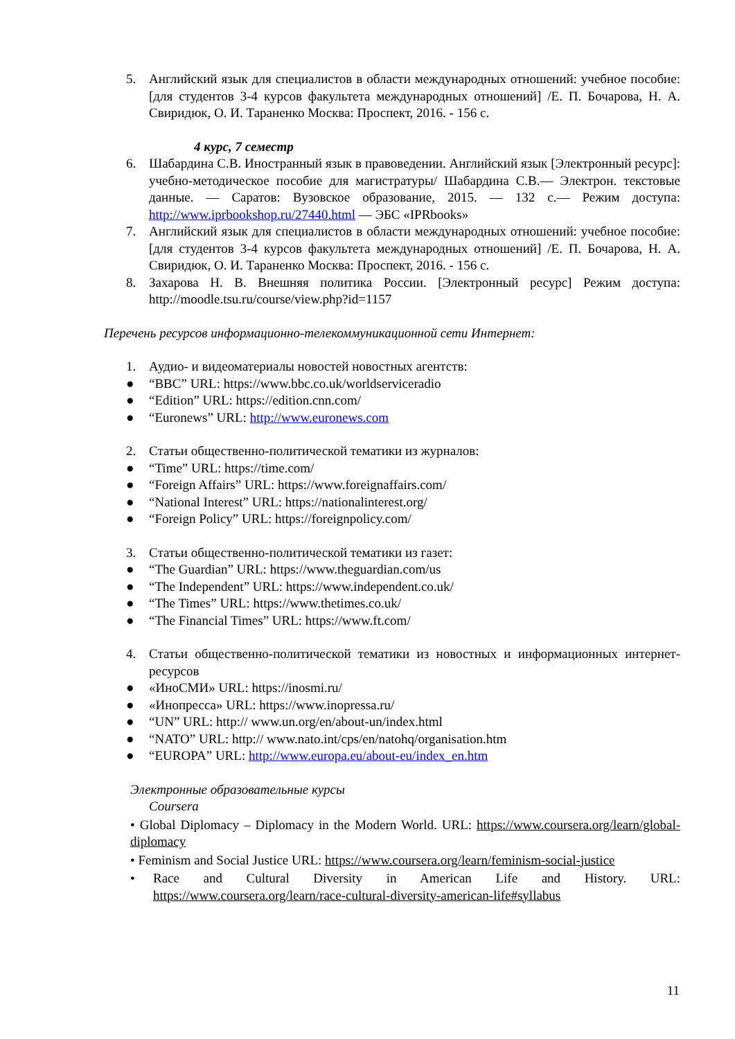5. Английский язык для специалистов в области международных отношений: учебное пособие: [для студентов 3-4 курсов факультета международных отношений] /Е. П. Бочарова, Н. А. Свиридюк, О. И. Тараненко Москва: Проспект, 2016. - 156 с.
4 курс, 7 семестр
6. Шабардина С.В. Иностранный язык в правоведении. Английский язык [Электронный ресурс]: учебно-методическое пособие для магистратуры/ Шабардина С.В.— Электрон. текстовые данные. — Саратов: Вузовское образование, 2015. — 132 c.— Режим доступа: http://www.iprbookshop.ru/27440.html — ЭБС «IPRbooks»
7. Английский язык для специалистов в области международных отношений: учебное пособие: [для студентов 3-4 курсов факультета международных отношений] /Е. П. Бочарова, Н. А. Свиридюк, О. И. Тараненко Москва: Проспект, 2016. - 156 с.
8. Захарова Н. В. Внешняя политика России. [Электронный ресурс] Режим доступа: http://moodle.tsu.ru/course/view.php?id=1157
Перечень ресурсов информационно-телекоммуникационной сети Интернет:
1. Аудио- и видеоматериалы новостей новостных агентств:
● “BBC” URL: https://www.bbc.co.uk/worldserviceradio
● “Edition” URL: https://edition.cnn.com/
● “Euronews” URL: http://www.euronews.com
2. Статьи общественно-политической тематики из журналов:
● “Time” URL: https://time.com/
● “Foreign Affairs” URL: https://www.foreignaffairs.com/
● “National Interest” URL: https://nationalinterest.org/
● “Foreign Policy” URL: https://foreignpolicy.com/
3. Статьи общественно-политической тематики из газет:
● “The Guardian” URL: https://www.theguardian.com/us
● “The Independent” URL: https://www.independent.co.uk/
● “The Times” URL: https://www.thetimes.co.uk/
● “The Financial Times” URL: https://www.ft.com/
4. Статьи общественно-политической тематики из новостных и информационных интернет-ресурсов
● «ИноСМИ» URL: https://inosmi.ru/
● «Инопресса» URL: https://www.inopressa.ru/
● “UN” URL: http:// www.un.org/en/about-un/index.html
● “NATO” URL: http:// www.nato.int/cps/en/natohq/organisation.htm
● “EUROPA” URL: http://www.europa.eu/about-eu/index_en.htm
Электронные образовательные курсы
Coursera
• Global Diplomacy – Diplomacy in the Modern World. URL: https://www.coursera.org/learn/global-diplomacy
• Feminism and Social Justice URL: https://www.coursera.org/learn/feminism-social-justice
• Race and Cultural Diversity in American Life and History. URL: https://www.coursera.org/learn/race-cultural-diversity-american-life#syllabus
11